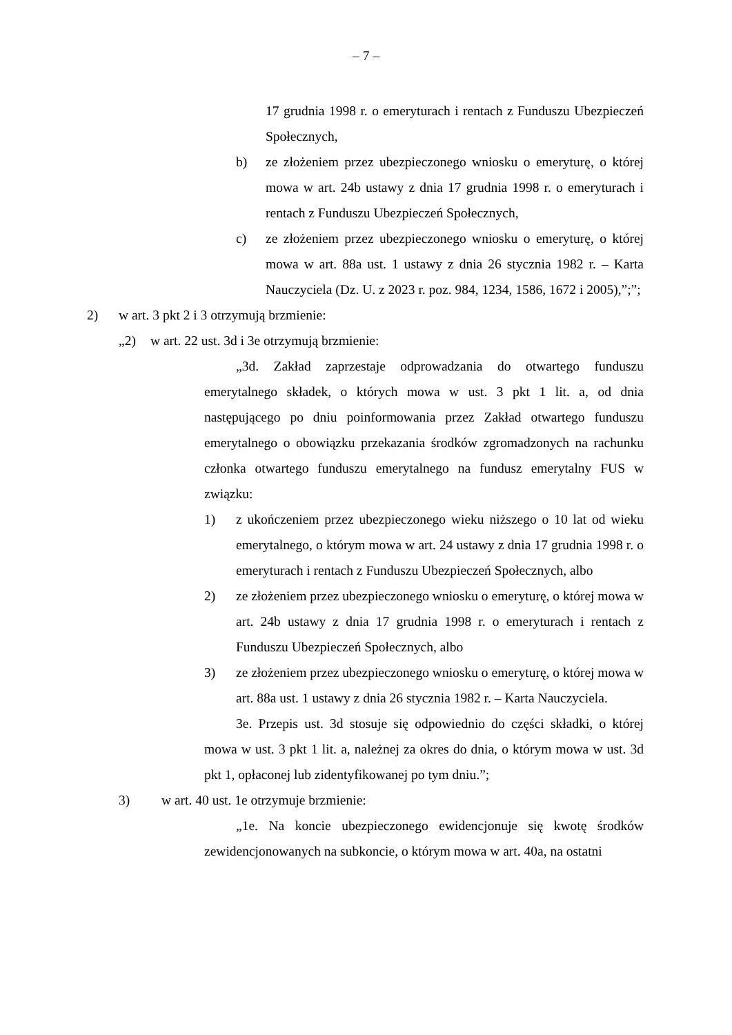– 7 –
17 grudnia 1998 r. o emeryturach i rentach z Funduszu Ubezpieczeń Społecznych,
b) ze złożeniem przez ubezpieczonego wniosku o emeryturę, o której mowa w art. 24b ustawy z dnia 17 grudnia 1998 r. o emeryturach i rentach z Funduszu Ubezpieczeń Społecznych,
c) ze złożeniem przez ubezpieczonego wniosku o emeryturę, o której mowa w art. 88a ust. 1 ustawy z dnia 26 stycznia 1982 r. – Karta Nauczyciela (Dz. U. z 2023 r. poz. 984, 1234, 1586, 1672 i 2005),”;”;
2) w art. 3 pkt 2 i 3 otrzymują brzmienie:
„2) w art. 22 ust. 3d i 3e otrzymują brzmienie:
„3d. Zakład zaprzestaje odprowadzania do otwartego funduszu emerytalnego składek, o których mowa w ust. 3 pkt 1 lit. a, od dnia następującego po dniu poinformowania przez Zakład otwartego funduszu emerytalnego o obowiązku przekazania środków zgromadzonych na rachunku członka otwartego funduszu emerytalnego na fundusz emerytalny FUS w związku:
1) z ukończeniem przez ubezpieczonego wieku niższego o 10 lat od wieku emerytalnego, o którym mowa w art. 24 ustawy z dnia 17 grudnia 1998 r. o emeryturach i rentach z Funduszu Ubezpieczeń Społecznych, albo
2) ze złożeniem przez ubezpieczonego wniosku o emeryturę, o której mowa w art. 24b ustawy z dnia 17 grudnia 1998 r. o emeryturach i rentach z Funduszu Ubezpieczeń Społecznych, albo
3) ze złożeniem przez ubezpieczonego wniosku o emeryturę, o której mowa w art. 88a ust. 1 ustawy z dnia 26 stycznia 1982 r. – Karta Nauczyciela.
3e. Przepis ust. 3d stosuje się odpowiednio do części składki, o której mowa w ust. 3 pkt 1 lit. a, należnej za okres do dnia, o którym mowa w ust. 3d pkt 1, opłaconej lub zidentyfikowanej po tym dniu.”;
3) w art. 40 ust. 1e otrzymuje brzmienie:
„1e. Na koncie ubezpieczonego ewidencjonuje się kwotę środków zewidencjonowanych na subkoncie, o którym mowa w art. 40a, na ostatni